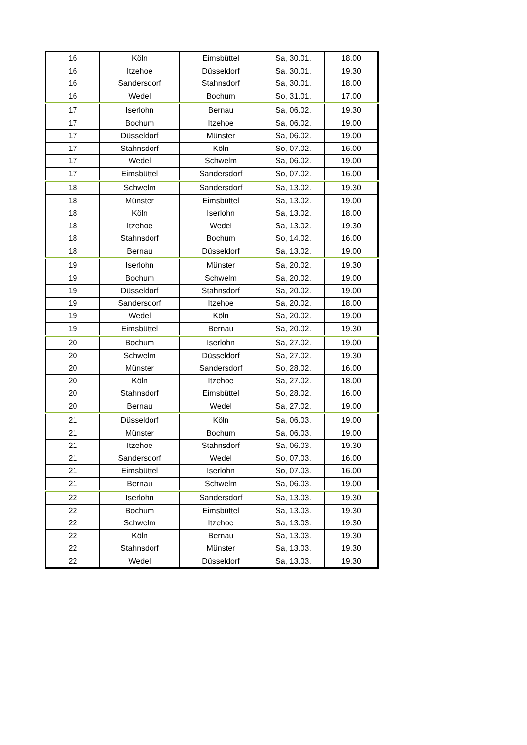| 16 | Köln | Eimsbüttel | Sa, 30.01. | 18.00 |
| 16 | Itzehoe | Düsseldorf | Sa, 30.01. | 19.30 |
| 16 | Sandersdorf | Stahnsdorf | Sa, 30.01. | 18.00 |
| 16 | Wedel | Bochum | So, 31.01. | 17.00 |
| 17 | Iserlohn | Bernau | Sa, 06.02. | 19.30 |
| 17 | Bochum | Itzehoe | Sa, 06.02. | 19.00 |
| 17 | Düsseldorf | Münster | Sa, 06.02. | 19.00 |
| 17 | Stahnsdorf | Köln | So, 07.02. | 16.00 |
| 17 | Wedel | Schwelm | Sa, 06.02. | 19.00 |
| 17 | Eimsbüttel | Sandersdorf | So, 07.02. | 16.00 |
| 18 | Schwelm | Sandersdorf | Sa, 13.02. | 19.30 |
| 18 | Münster | Eimsbüttel | Sa, 13.02. | 19.00 |
| 18 | Köln | Iserlohn | Sa, 13.02. | 18.00 |
| 18 | Itzehoe | Wedel | Sa, 13.02. | 19.30 |
| 18 | Stahnsdorf | Bochum | So, 14.02. | 16.00 |
| 18 | Bernau | Düsseldorf | Sa, 13.02. | 19.00 |
| 19 | Iserlohn | Münster | Sa, 20.02. | 19.30 |
| 19 | Bochum | Schwelm | Sa, 20.02. | 19.00 |
| 19 | Düsseldorf | Stahnsdorf | Sa, 20.02. | 19.00 |
| 19 | Sandersdorf | Itzehoe | Sa, 20.02. | 18.00 |
| 19 | Wedel | Köln | Sa, 20.02. | 19.00 |
| 19 | Eimsbüttel | Bernau | Sa, 20.02. | 19.30 |
| 20 | Bochum | Iserlohn | Sa, 27.02. | 19.00 |
| 20 | Schwelm | Düsseldorf | Sa, 27.02. | 19.30 |
| 20 | Münster | Sandersdorf | So, 28.02. | 16.00 |
| 20 | Köln | Itzehoe | Sa, 27.02. | 18.00 |
| 20 | Stahnsdorf | Eimsbüttel | So, 28.02. | 16.00 |
| 20 | Bernau | Wedel | Sa, 27.02. | 19.00 |
| 21 | Düsseldorf | Köln | Sa, 06.03. | 19.00 |
| 21 | Münster | Bochum | Sa, 06.03. | 19.00 |
| 21 | Itzehoe | Stahnsdorf | Sa, 06.03. | 19.30 |
| 21 | Sandersdorf | Wedel | So, 07.03. | 16.00 |
| 21 | Eimsbüttel | Iserlohn | So, 07.03. | 16.00 |
| 21 | Bernau | Schwelm | Sa, 06.03. | 19.00 |
| 22 | Iserlohn | Sandersdorf | Sa, 13.03. | 19.30 |
| 22 | Bochum | Eimsbüttel | Sa, 13.03. | 19.30 |
| 22 | Schwelm | Itzehoe | Sa, 13.03. | 19.30 |
| 22 | Köln | Bernau | Sa, 13.03. | 19.30 |
| 22 | Stahnsdorf | Münster | Sa, 13.03. | 19.30 |
| 22 | Wedel | Düsseldorf | Sa, 13.03. | 19.30 |